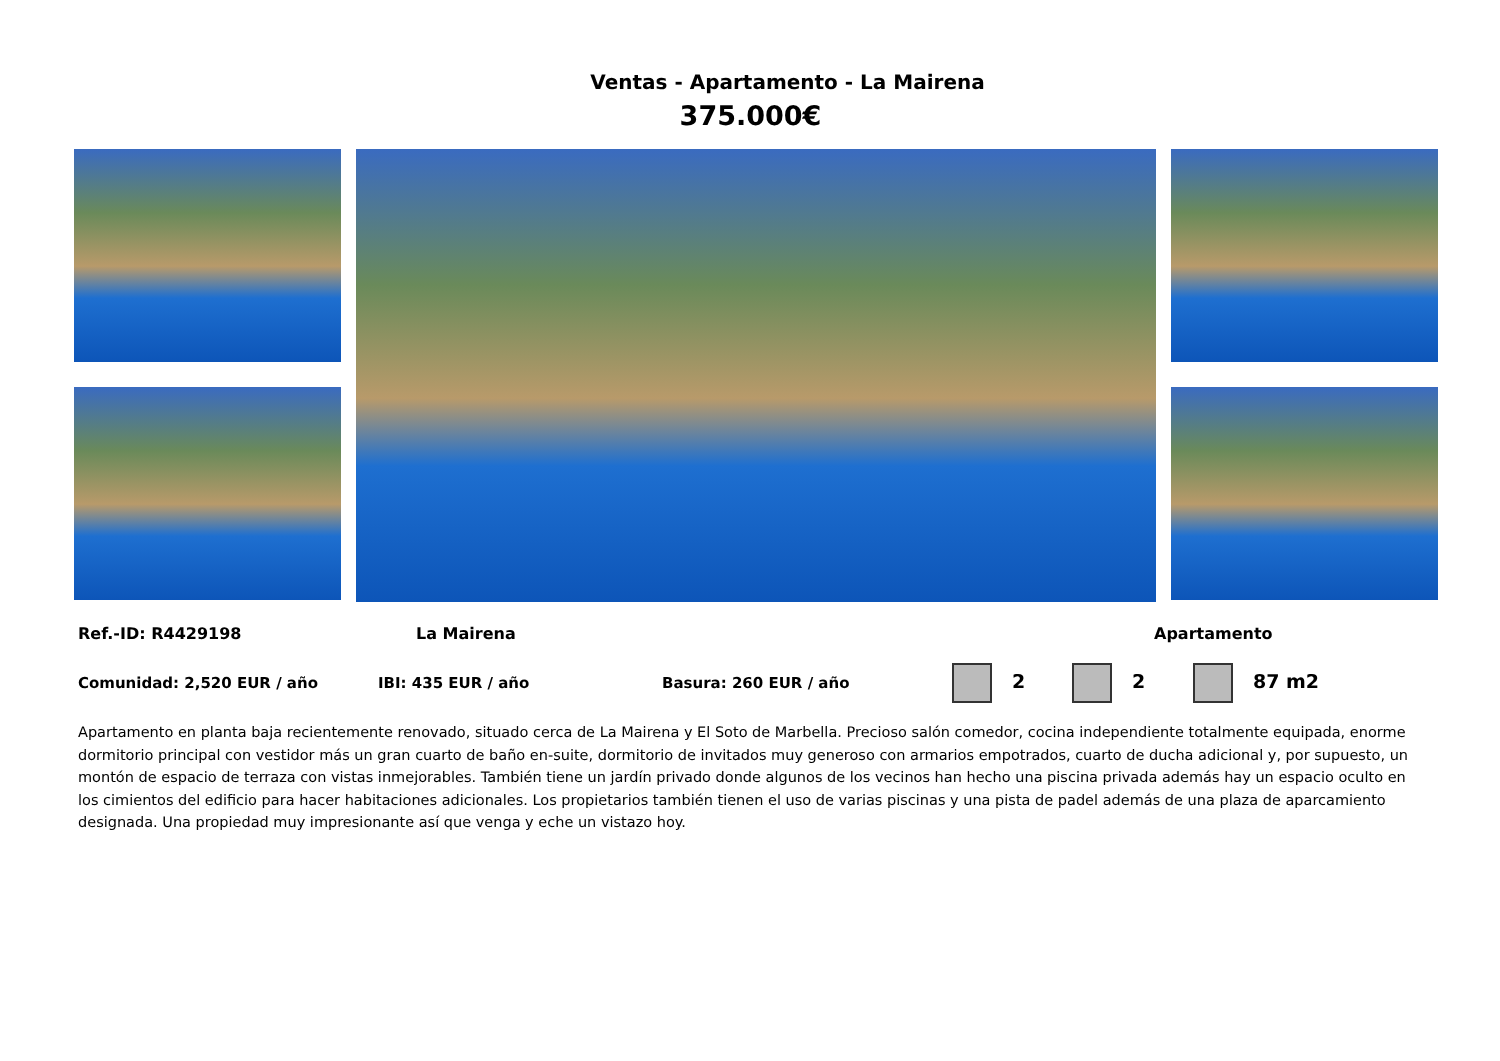Ventas - Apartamento - La Mairena
375.000€
Ref.-ID: R4429198 La Mairena Apartamento
Comunidad: 2,520 EUR / año IBI: 435 EUR / año Basura: 260 EUR / año 2 2 87 m2
Apartamento en planta baja recientemente renovado, situado cerca de La Mairena y El Soto de Marbella. Precioso salón comedor, cocina independiente totalmente equipada, enorme dormitorio principal con vestidor más un gran cuarto de baño en-suite, dormitorio de invitados muy generoso con armarios empotrados, cuarto de ducha adicional y, por supuesto, un montón de espacio de terraza con vistas inmejorables. También tiene un jardín privado donde algunos de los vecinos han hecho una piscina privada además hay un espacio oculto en los cimientos del edificio para hacer habitaciones adicionales. Los propietarios también tienen el uso de varias piscinas y una pista de padel además de una plaza de aparcamiento designada. Una propiedad muy impresionante así que venga y eche un vistazo hoy.